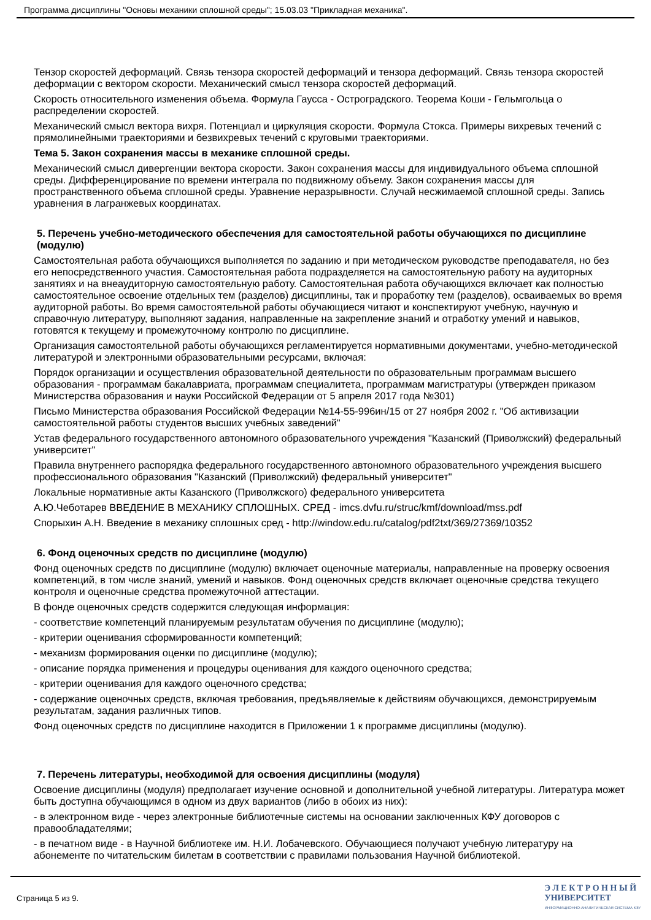Программа дисциплины "Основы механики сплошной среды"; 15.03.03 "Прикладная механика".
Тензор скоростей деформаций. Связь тензора скоростей деформаций и тензора деформаций. Связь тензора скоростей деформации с вектором скорости. Механический смысл тензора скоростей деформаций.
Скорость относительного изменения объема. Формула Гаусса - Остроградского. Теорема Коши - Гельмгольца о распределении скоростей.
Механический смысл вектора вихря. Потенциал и циркуляция скорости. Формула Стокса. Примеры вихревых течений с прямолинейными траекториями и безвихревых течений с круговыми траекториями.
Тема 5. Закон сохранения массы в механике сплошной среды.
Механический смысл дивергенции вектора скорости. Закон сохранения массы для индивидуального объема сплошной среды. Дифференцирование по времени интеграла по подвижному объему. Закон сохранения массы для пространственного объема сплошной среды. Уравнение неразрывности. Случай несжимаемой сплошной среды. Запись уравнения в лагранжевых координатах.
5. Перечень учебно-методического обеспечения для самостоятельной работы обучающихся по дисциплине (модулю)
Самостоятельная работа обучающихся выполняется по заданию и при методическом руководстве преподавателя, но без его непосредственного участия. Самостоятельная работа подразделяется на самостоятельную работу на аудиторных занятиях и на внеаудиторную самостоятельную работу. Самостоятельная работа обучающихся включает как полностью самостоятельное освоение отдельных тем (разделов) дисциплины, так и проработку тем (разделов), осваиваемых во время аудиторной работы. Во время самостоятельной работы обучающиеся читают и конспектируют учебную, научную и справочную литературу, выполняют задания, направленные на закрепление знаний и отработку умений и навыков, готовятся к текущему и промежуточному контролю по дисциплине.
Организация самостоятельной работы обучающихся регламентируется нормативными документами, учебно-методической литературой и электронными образовательными ресурсами, включая:
Порядок организации и осуществления образовательной деятельности по образовательным программам высшего образования - программам бакалавриата, программам специалитета, программам магистратуры (утвержден приказом Министерства образования и науки Российской Федерации от 5 апреля 2017 года №301)
Письмо Министерства образования Российской Федерации №14-55-996ин/15 от 27 ноября 2002 г. "Об активизации самостоятельной работы студентов высших учебных заведений"
Устав федерального государственного автономного образовательного учреждения "Казанский (Приволжский) федеральный университет"
Правила внутреннего распорядка федерального государственного автономного образовательного учреждения высшего профессионального образования "Казанский (Приволжский) федеральный университет"
Локальные нормативные акты Казанского (Приволжского) федерального университета
А.Ю.Чеботарев ВВЕДЕНИЕ В МЕХАНИКУ СПЛОШНЫХ. СРЕД - imcs.dvfu.ru/struc/kmf/download/mss.pdf
Спорыхин А.Н. Введение в механику сплошных сред - http://window.edu.ru/catalog/pdf2txt/369/27369/10352
6. Фонд оценочных средств по дисциплине (модулю)
Фонд оценочных средств по дисциплине (модулю) включает оценочные материалы, направленные на проверку освоения компетенций, в том числе знаний, умений и навыков. Фонд оценочных средств включает оценочные средства текущего контроля и оценочные средства промежуточной аттестации.
В фонде оценочных средств содержится следующая информация:
- соответствие компетенций планируемым результатам обучения по дисциплине (модулю);
- критерии оценивания сформированности компетенций;
- механизм формирования оценки по дисциплине (модулю);
- описание порядка применения и процедуры оценивания для каждого оценочного средства;
- критерии оценивания для каждого оценочного средства;
- содержание оценочных средств, включая требования, предъявляемые к действиям обучающихся, демонстрируемым результатам, задания различных типов.
Фонд оценочных средств по дисциплине находится в Приложении 1 к программе дисциплины (модулю).
7. Перечень литературы, необходимой для освоения дисциплины (модуля)
Освоение дисциплины (модуля) предполагает изучение основной и дополнительной учебной литературы. Литература может быть доступна обучающимся в одном из двух вариантов (либо в обоих из них):
- в электронном виде - через электронные библиотечные системы на основании заключенных КФУ договоров с правообладателями;
- в печатном виде - в Научной библиотеке им. Н.И. Лобачевского. Обучающиеся получают учебную литературу на абонементе по читательским билетам в соответствии с правилами пользования Научной библиотекой.
Страница 5 из 9.
Э Л Е К Т Р О Н Н Ы Й
УНИВЕРСИТЕТ
ИНФОРМАЦИОННО-АНАЛИТИЧЕСКАЯ СИСТЕМА КФУ